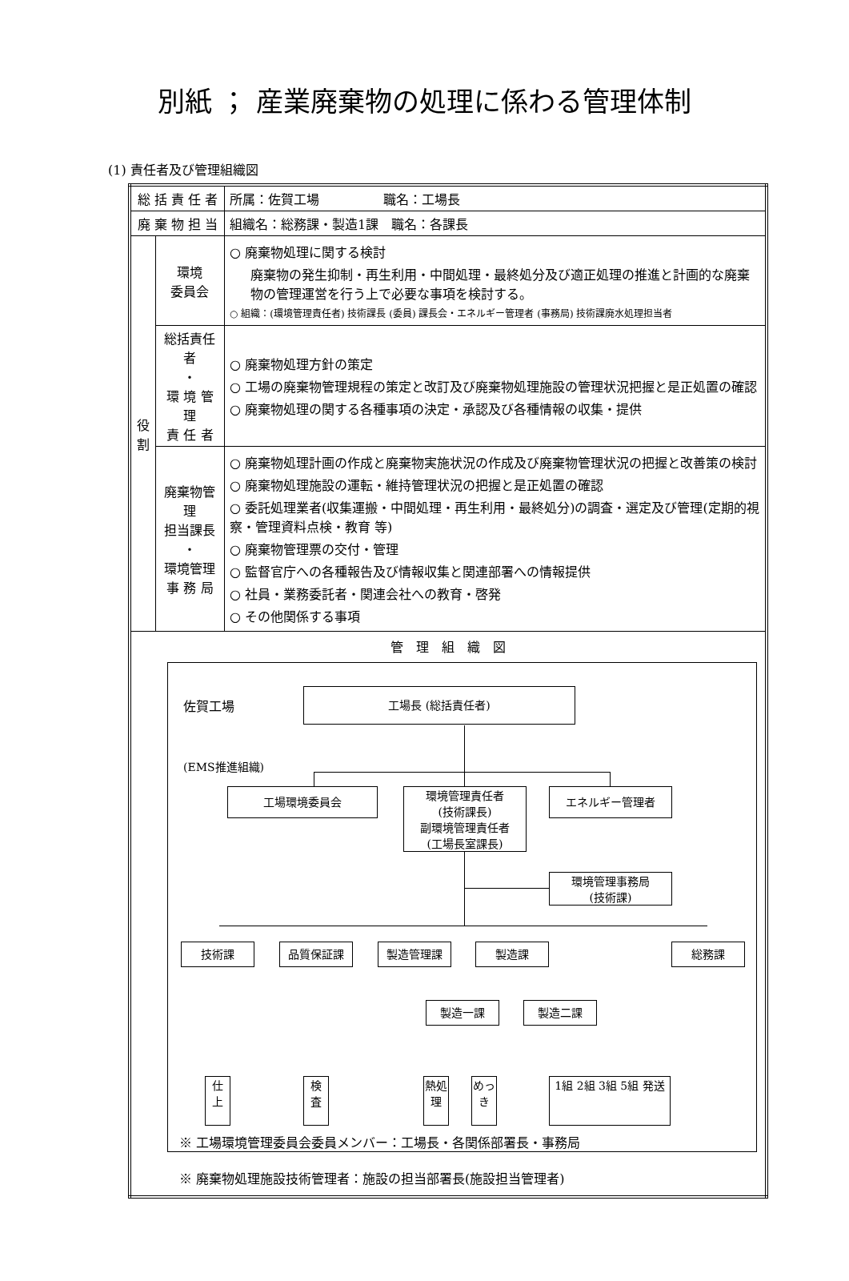別紙 ； 産業廃棄物の処理に係わる管理体制
(1) 責任者及び管理組織図
| 総 括 責 任 者 | | 所属：佐賀工場 職名：工場長 |
| 廃 棄 物 担 当 | | 組織名：総務課・製造1課 職名：各課長 |
| 役 割 | 環境 委員会 | ○ 廃棄物処理に関する検討 廃棄物の発生抑制・再生利用・中間処理・最終処分及び適正処理の推進と計画的な廃棄物の管理運営を行う上で必要な事項を検討する。 ○ 組織：(環境管理責任者) 技術課長 (委員) 課長会・エネルギー管理者 (事務局) 技術課廃水処理担当者 |
| | 総括責任者 ・ 環 境 管 理 責 任 者 | ○ 廃棄物処理方針の策定 ○ 工場の廃棄物管理規程の策定と改訂及び廃棄物処理施設の管理状況把握と是正処置の確認 ○ 廃棄物処理の関する各種事項の決定・承認及び各種情報の収集・提供 |
| | 廃棄物管理 担当課長 ・ 環境管理 事 務 局 | ○ 廃棄物処理計画の作成と廃棄物実施状況の作成及び廃棄物管理状況の把握と改善策の検討 ○ 廃棄物処理施設の運転・維持管理状況の把握と是正処置の確認 ○ 委託処理業者(収集運搬・中間処理・再生利用・最終処分)の調査・選定及び管理(定期的視察・管理資料点検・教育 等) ○ 廃棄物管理票の交付・管理 ○ 監督官庁への各種報告及び情報収集と関連部署への情報提供 ○ 社員・業務委託者・関連会社への教育・啓発 ○ その他関係する事項 |
| 管 理 組 織 図 佐賀工場 工場長 (総括責任者) (EMS推進組織) 工場環境委員会 環境管理責任者 (技術課長) 副環境管理責任者 (工場長室課長) エネルギー管理者 環境管理事務局 (技術課) 技術課 品質保証課 製造管理課 製造課 総務課 製造一課 製造二課 仕 上 検 査 熱処理 めっき 1組 2組 3組 5組 発送 ※ 工場環境管理委員会委員メンバー：工場長・各関係部署長・事務局 ※ 廃棄物処理施設技術管理者：施設の担当部署長(施設担当管理者) | | |